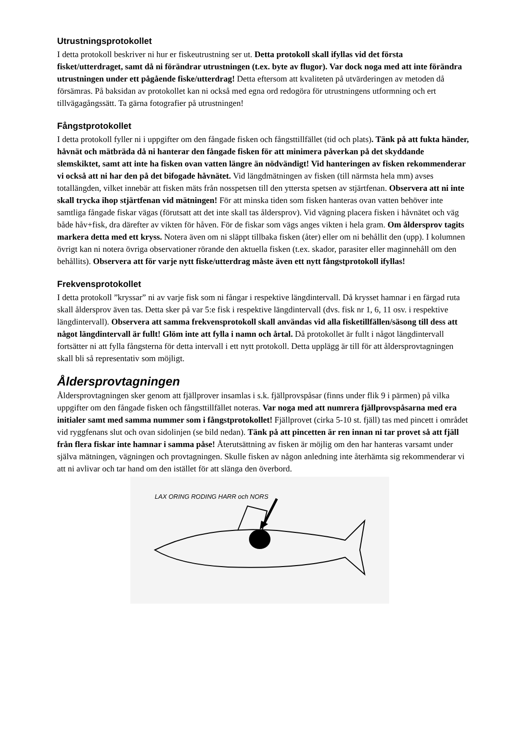Utrustningsprotokollet
I detta protokoll beskriver ni hur er fiskeutrustning ser ut. Detta protokoll skall ifyllas vid det första fisket/utterdraget, samt då ni förändrar utrustningen (t.ex. byte av flugor). Var dock noga med att inte förändra utrustningen under ett pågående fiske/utterdrag! Detta eftersom att kvaliteten på utvärderingen av metoden då försämras. På baksidan av protokollet kan ni också med egna ord redogöra för utrustningens utformning och ert tillvägagångssätt. Ta gärna fotografier på utrustningen!
Fångstprotokollet
I detta protokoll fyller ni i uppgifter om den fångade fisken och fångsttillfället (tid och plats). Tänk på att fukta händer, håvnät och mätbräda då ni hanterar den fångade fisken för att minimera påverkan på det skyddande slemskiktet, samt att inte ha fisken ovan vatten längre än nödvändigt! Vid hanteringen av fisken rekommenderar vi också att ni har den på det bifogade håvnätet. Vid längdmätningen av fisken (till närmsta hela mm) avses totallängden, vilket innebär att fisken mäts från nosspetsen till den yttersta spetsen av stjärtfenan. Observera att ni inte skall trycka ihop stjärtfenan vid mätningen! För att minska tiden som fisken hanteras ovan vatten behöver inte samtliga fångade fiskar vägas (förutsatt att det inte skall tas åldersprov). Vid vägning placera fisken i håvnätet och väg både håv+fisk, dra därefter av vikten för håven. För de fiskar som vägs anges vikten i hela gram. Om åldersprov tagits markera detta med ett kryss. Notera även om ni släppt tillbaka fisken (åter) eller om ni behållit den (upp). I kolumnen övrigt kan ni notera övriga observationer rörande den aktuella fisken (t.ex. skador, parasiter eller maginnehåll om den behållits). Observera att för varje nytt fiske/utterdrag måste även ett nytt fångstprotokoll ifyllas!
Frekvensprotokollet
I detta protokoll ”kryssar” ni av varje fisk som ni fångar i respektive längdintervall. Då krysset hamnar i en färgad ruta skall åldersprov även tas. Detta sker på var 5:e fisk i respektive längdintervall (dvs. fisk nr 1, 6, 11 osv. i respektive längdintervall). Observera att samma frekvensprotokoll skall användas vid alla fisketillfällen/säsong till dess att något längdintervall är fullt! Glöm inte att fylla i namn och årtal. Då protokollet är fullt i något längdintervall fortsätter ni att fylla fångsterna för detta intervall i ett nytt protokoll. Detta upplägg är till för att åldersprovtagningen skall bli så representativ som möjligt.
Åldersprovtagningen
Åldersprovtagningen sker genom att fjällprover insamlas i s.k. fjällprovspåsar (finns under flik 9 i pärmen) på vilka uppgifter om den fångade fisken och fångsttillfället noteras. Var noga med att numrera fjällprovspåsarna med era initialer samt med samma nummer som i fångstprotokollet! Fjällprovet (cirka 5-10 st. fjäll) tas med pincett i området vid ryggfenans slut och ovan sidolinjen (se bild nedan). Tänk på att pincetten är ren innan ni tar provet så att fjäll från flera fiskar inte hamnar i samma påse! Återutsättning av fisken är möjlig om den har hanteras varsamt under själva mätningen, vägningen och provtagningen. Skulle fisken av någon anledning inte återhämta sig rekommenderar vi att ni avlivar och tar hand om den istället för att slänga den överbord.
LAX ORING RODING HARR och NORS